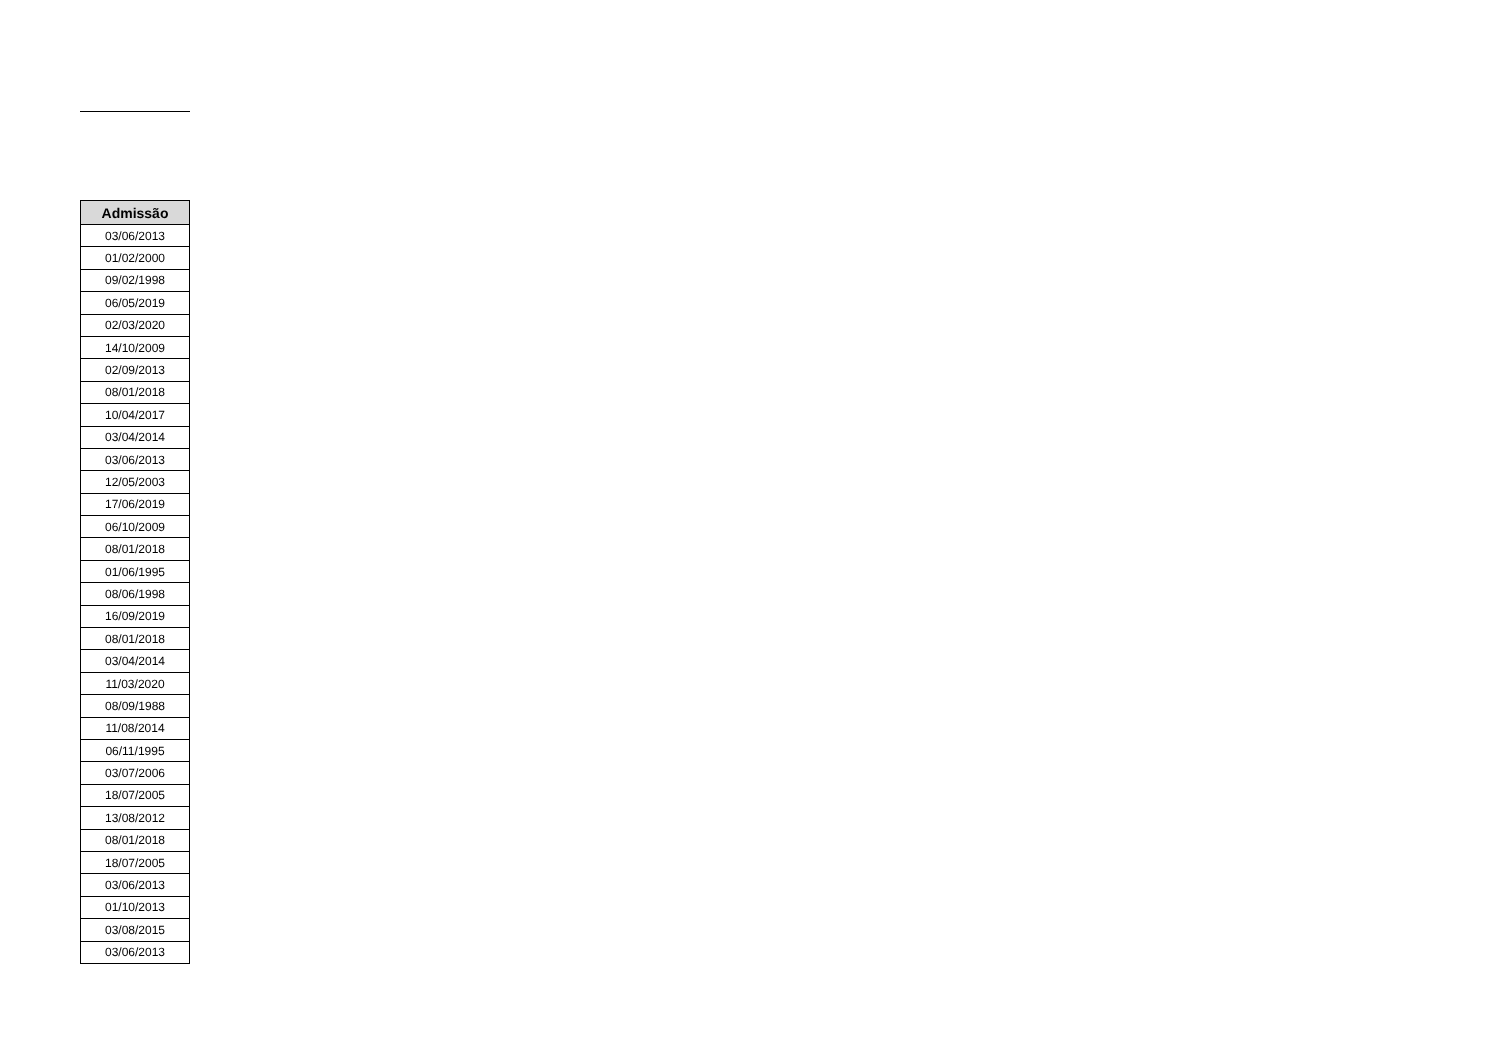| Admissão |
| --- |
| 03/06/2013 |
| 01/02/2000 |
| 09/02/1998 |
| 06/05/2019 |
| 02/03/2020 |
| 14/10/2009 |
| 02/09/2013 |
| 08/01/2018 |
| 10/04/2017 |
| 03/04/2014 |
| 03/06/2013 |
| 12/05/2003 |
| 17/06/2019 |
| 06/10/2009 |
| 08/01/2018 |
| 01/06/1995 |
| 08/06/1998 |
| 16/09/2019 |
| 08/01/2018 |
| 03/04/2014 |
| 11/03/2020 |
| 08/09/1988 |
| 11/08/2014 |
| 06/11/1995 |
| 03/07/2006 |
| 18/07/2005 |
| 13/08/2012 |
| 08/01/2018 |
| 18/07/2005 |
| 03/06/2013 |
| 01/10/2013 |
| 03/08/2015 |
| 03/06/2013 |